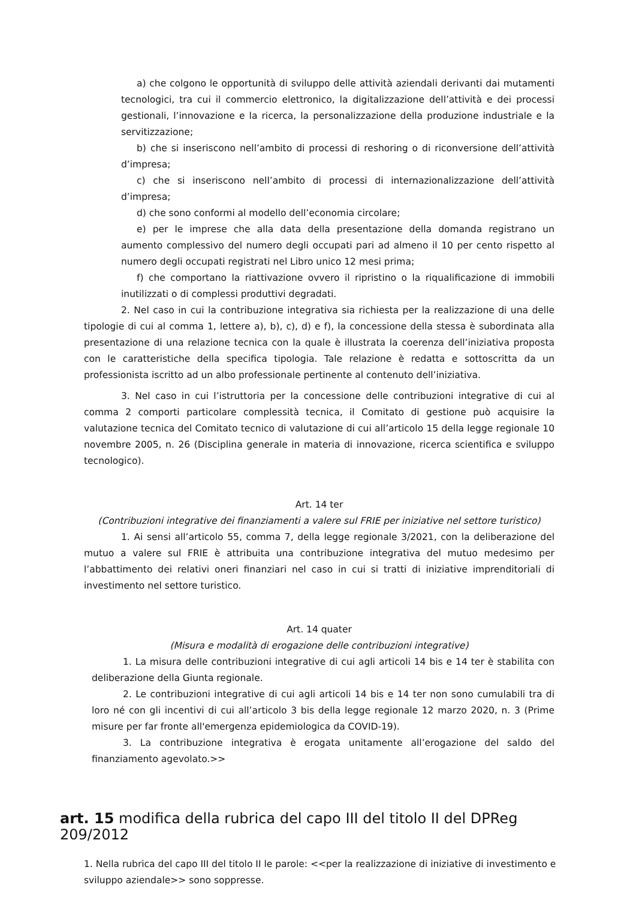a) che colgono le opportunità di sviluppo delle attività aziendali derivanti dai mutamenti tecnologici, tra cui il commercio elettronico, la digitalizzazione dell’attività e dei processi gestionali, l’innovazione e la ricerca, la personalizzazione della produzione industriale e la servitizzazione;
b) che si inseriscono nell’ambito di processi di reshoring o di riconversione dell’attività d’impresa;
c) che si inseriscono nell’ambito di processi di internazionalizzazione dell’attività d’impresa;
d) che sono conformi al modello dell’economia circolare;
e) per le imprese che alla data della presentazione della domanda registrano un aumento complessivo del numero degli occupati pari ad almeno il 10 per cento rispetto al numero degli occupati registrati nel Libro unico 12 mesi prima;
f) che comportano la riattivazione ovvero il ripristino o la riqualificazione di immobili inutilizzati o di complessi produttivi degradati.
2. Nel caso in cui la contribuzione integrativa sia richiesta per la realizzazione di una delle tipologie di cui al comma 1, lettere a), b), c), d) e f), la concessione della stessa è subordinata alla presentazione di una relazione tecnica con la quale è illustrata la coerenza dell’iniziativa proposta con le caratteristiche della specifica tipologia. Tale relazione è redatta e sottoscritta da un professionista iscritto ad un albo professionale pertinente al contenuto dell’iniziativa.
3. Nel caso in cui l’istruttoria per la concessione delle contribuzioni integrative di cui al comma 2 comporti particolare complessità tecnica, il Comitato di gestione può acquisire la valutazione tecnica del Comitato tecnico di valutazione di cui all’articolo 15 della legge regionale 10 novembre 2005, n. 26 (Disciplina generale in materia di innovazione, ricerca scientifica e sviluppo tecnologico).
Art. 14 ter
(Contribuzioni integrative dei finanziamenti a valere sul FRIE per iniziative nel settore turistico)
1. Ai sensi all’articolo 55, comma 7, della legge regionale 3/2021, con la deliberazione del mutuo a valere sul FRIE è attribuita una contribuzione integrativa del mutuo medesimo per l’abbattimento dei relativi oneri finanziari nel caso in cui si tratti di iniziative imprenditoriali di investimento nel settore turistico.
Art. 14 quater
(Misura e modalità di erogazione delle contribuzioni integrative)
1. La misura delle contribuzioni integrative di cui agli articoli 14 bis e 14 ter è stabilita con deliberazione della Giunta regionale.
2. Le contribuzioni integrative di cui agli articoli 14 bis e 14 ter non sono cumulabili tra di loro né con gli incentivi di cui all’articolo 3 bis della legge regionale 12 marzo 2020, n. 3 (Prime misure per far fronte all'emergenza epidemiologica da COVID-19).
3. La contribuzione integrativa è erogata unitamente all’erogazione del saldo del finanziamento agevolato.>>
art. 15 modifica della rubrica del capo III del titolo II del DPReg 209/2012
1. Nella rubrica del capo III del titolo II le parole: <<per la realizzazione di iniziative di investimento e sviluppo aziendale>> sono soppresse.